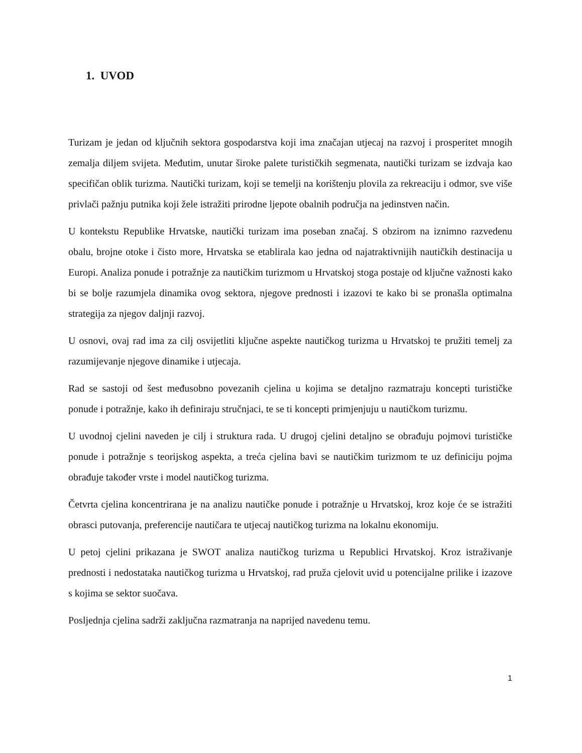1. UVOD
Turizam je jedan od ključnih sektora gospodarstva koji ima značajan utjecaj na razvoj i prosperitet mnogih zemalja diljem svijeta. Međutim, unutar široke palete turističkih segmenata, nautički turizam se izdvaja kao specifičan oblik turizma. Nautički turizam, koji se temelji na korištenju plovila za rekreaciju i odmor, sve više privlači pažnju putnika koji žele istražiti prirodne ljepote obalnih područja na jedinstven način.
U kontekstu Republike Hrvatske, nautički turizam ima poseban značaj. S obzirom na iznimno razvedenu obalu, brojne otoke i čisto more, Hrvatska se etablirala kao jedna od najatraktivnijih nautičkih destinacija u Europi. Analiza ponude i potražnje za nautičkim turizmom u Hrvatskoj stoga postaje od ključne važnosti kako bi se bolje razumjela dinamika ovog sektora, njegove prednosti i izazovi te kako bi se pronašla optimalna strategija za njegov daljnji razvoj.
U osnovi, ovaj rad ima za cilj osvijetliti ključne aspekte nautičkog turizma u Hrvatskoj te pružiti temelj za razumijevanje njegove dinamike i utjecaja.
Rad se sastoji od šest međusobno povezanih cjelina u kojima se detaljno razmatraju koncepti turističke ponude i potražnje, kako ih definiraju stručnjaci, te se ti koncepti primjenjuju u nautičkom turizmu.
U uvodnoj cjelini naveden je cilj i struktura rada. U drugoj cjelini detaljno se obrađuju pojmovi turističke ponude i potražnje s teorijskog aspekta, a treća cjelina bavi se nautičkim turizmom te uz definiciju pojma obrađuje također vrste i model nautičkog turizma.
Četvrta cjelina koncentrirana je na analizu nautičke ponude i potražnje u Hrvatskoj, kroz koje će se istražiti obrasci putovanja, preferencije nautičara te utjecaj nautičkog turizma na lokalnu ekonomiju.
U petoj cjelini prikazana je SWOT analiza nautičkog turizma u Republici Hrvatskoj. Kroz istraživanje prednosti i nedostataka nautičkog turizma u Hrvatskoj, rad pruža cjelovit uvid u potencijalne prilike i izazove s kojima se sektor suočava.
Posljednja cjelina sadrži zaključna razmatranja na naprijed navedenu temu.
1